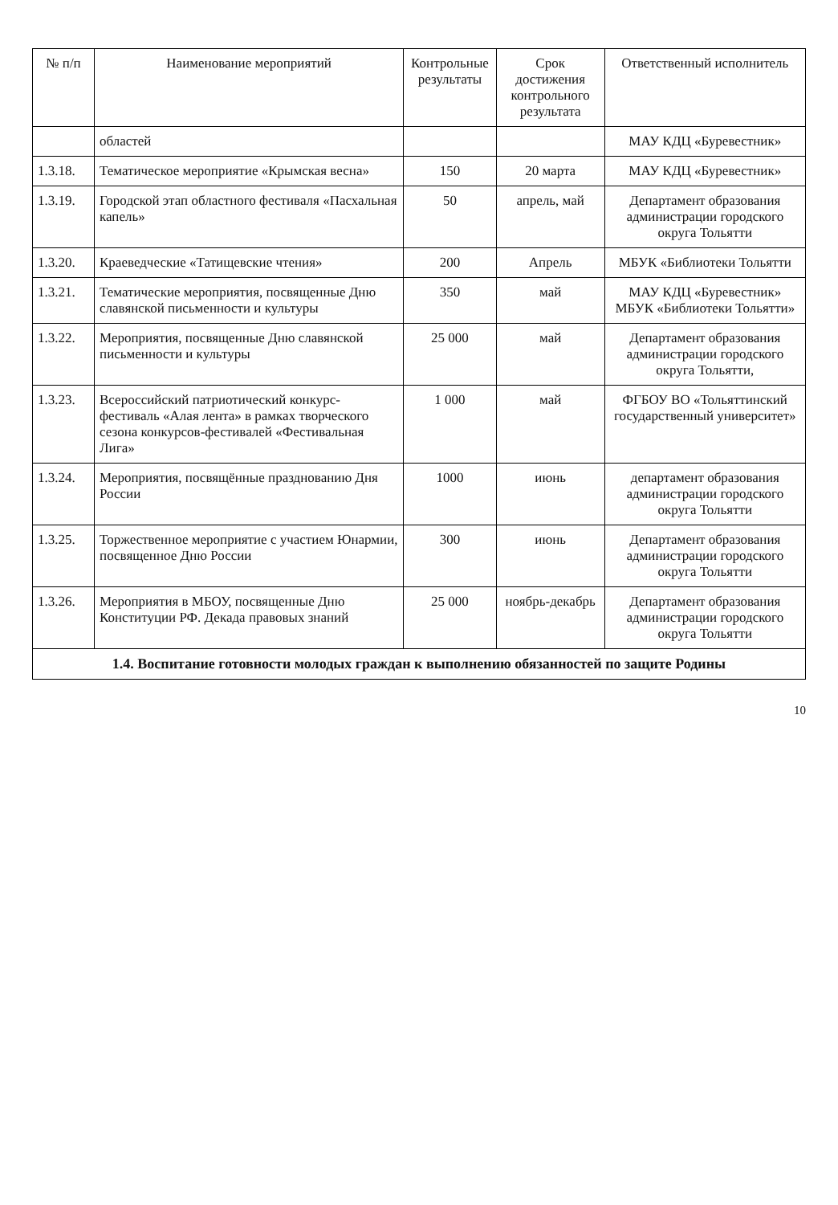| № п/п | Наименование мероприятий | Контрольные результаты | Срок достижения контрольного результата | Ответственный исполнитель |
| --- | --- | --- | --- | --- |
| | областей | | | МАУ КДЦ «Буревестник» |
| 1.3.18. | Тематическое мероприятие «Крымская весна» | 150 | 20 марта | МАУ КДЦ «Буревестник» |
| 1.3.19. | Городской этап областного фестиваля «Пасхальная капель» | 50 | апрель, май | Департамент образования администрации городского округа Тольятти |
| 1.3.20. | Краеведческие «Татищевские чтения» | 200 | Апрель | МБУК «Библиотеки Тольятти |
| 1.3.21. | Тематические мероприятия, посвященные Дню славянской письменности и культуры | 350 | май | МАУ КДЦ «Буревестник» МБУК «Библиотеки Тольятти» |
| 1.3.22. | Мероприятия, посвященные Дню славянской письменности и культуры | 25 000 | май | Департамент образования администрации городского округа Тольятти, |
| 1.3.23. | Всероссийский патриотический конкурс-фестиваль «Алая лента» в рамках творческого сезона конкурсов-фестивалей «Фестивальная Лига» | 1 000 | май | ФГБОУ ВО «Тольяттинский государственный университет» |
| 1.3.24. | Мероприятия, посвящённые празднованию Дня России | 1000 | июнь | департамент образования администрации городского округа Тольятти |
| 1.3.25. | Торжественное мероприятие с участием Юнармии, посвященное Дню России | 300 | июнь | Департамент образования администрации городского округа Тольятти |
| 1.3.26. | Мероприятия в МБОУ, посвященные Дню Конституции РФ. Декада правовых знаний | 25 000 | ноябрь-декабрь | Департамент образования администрации городского округа Тольятти |
| 1.4. Воспитание готовности молодых граждан к выполнению обязанностей по защите Родины | | | | |
10